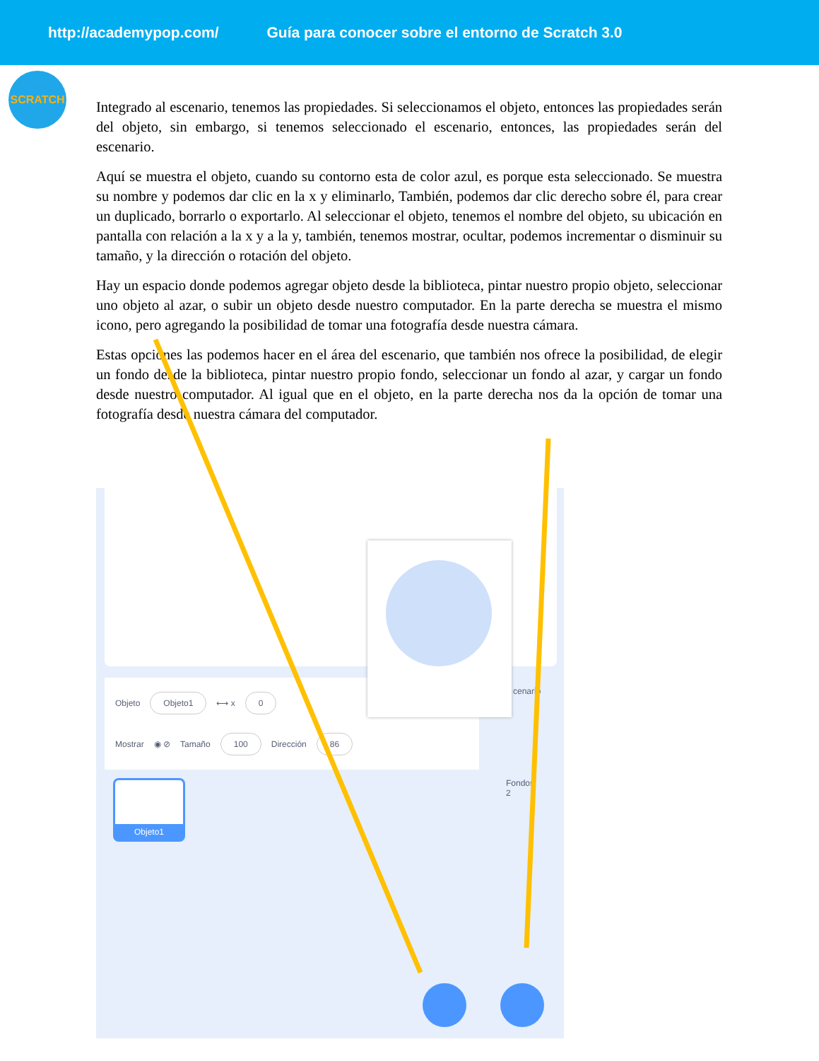http://academypop.com/ Guía para conocer sobre el entorno de Scratch 3.0
SCRATCH
Integrado al escenario, tenemos las propiedades. Si seleccionamos el objeto, entonces las propiedades serán del objeto, sin embargo, si tenemos seleccionado el escenario, entonces, las propiedades serán del escenario.
Aquí se muestra el objeto, cuando su contorno esta de color azul, es porque esta seleccionado. Se muestra su nombre y podemos dar clic en la x y eliminarlo, También, podemos dar clic derecho sobre él, para crear un duplicado, borrarlo o exportarlo. Al seleccionar el objeto, tenemos el nombre del objeto, su ubicación en pantalla con relación a la x y a la y, también, tenemos mostrar, ocultar, podemos incrementar o disminuir su tamaño, y la dirección o rotación del objeto.
Hay un espacio donde podemos agregar objeto desde la biblioteca, pintar nuestro propio objeto, seleccionar uno objeto al azar, o subir un objeto desde nuestro computador. En la parte derecha se muestra el mismo icono, pero agregando la posibilidad de tomar una fotografía desde nuestra cámara.
Estas opciones las podemos hacer en el área del escenario, que también nos ofrece la posibilidad, de elegir un fondo desde la biblioteca, pintar nuestro propio fondo, seleccionar un fondo al azar, y cargar un fondo desde nuestro computador. Al igual que en el objeto, en la parte derecha nos da la opción de tomar una fotografía desde nuestra cámara del computador.
Objeto Objeto1 ⟷ x 0
Mostrar ◉ ⊘ Tamaño 100 Dirección 86
cenario
Fondos
2
Objeto1